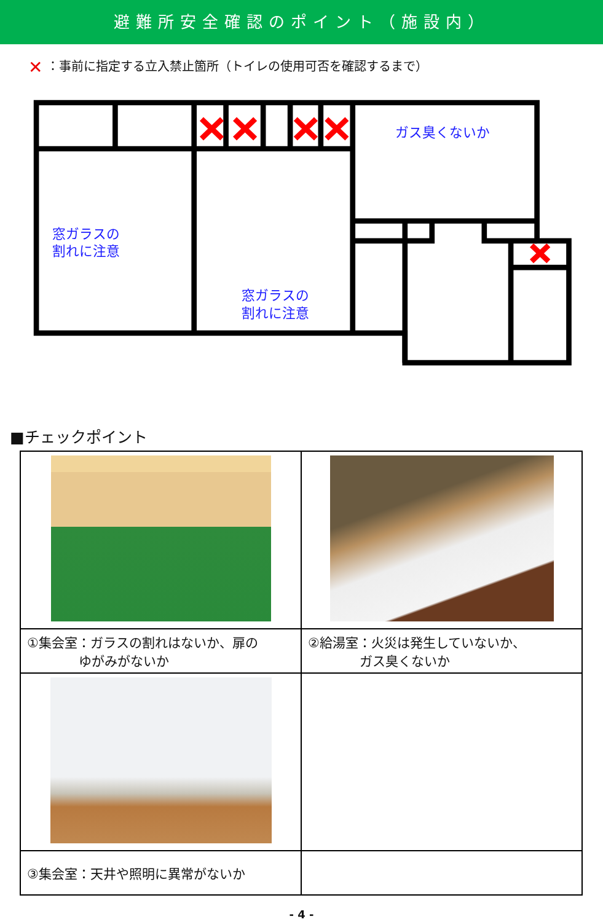避難所安全確認のポイント（施設内）
✕ ：事前に指定する立入禁止箇所（トイレの使用可否を確認するまで）
ガス臭くないか
窓ガラスの
割れに注意
窓ガラスの
割れに注意
■チェックポイント
| ①集会室：ガラスの割れはないか、扉の ゆがみがないか | ②給湯室：火災は発生していないか、 ガス臭くないか |
| ③集会室：天井や照明に異常がないか | |
- 4 -